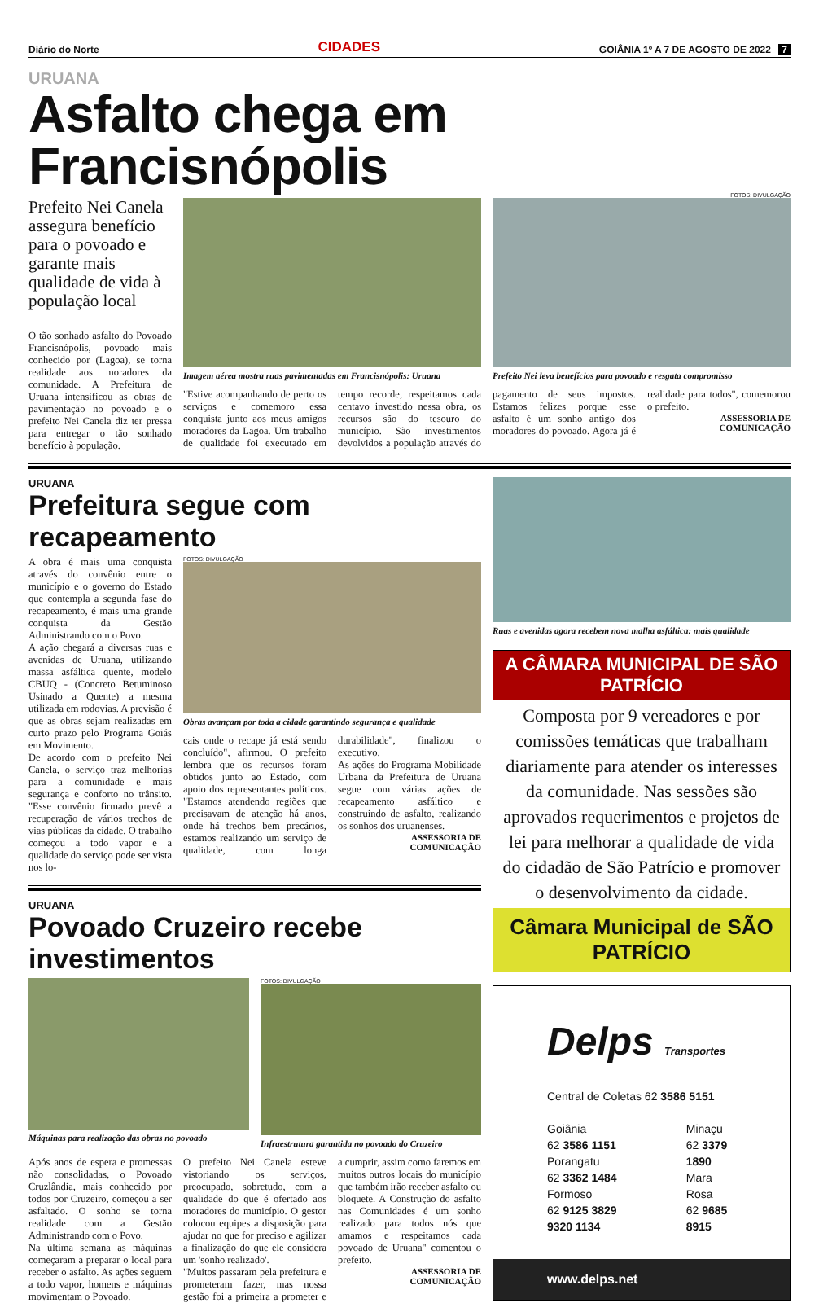Diário do Norte CIDADES GOIÂNIA 1º A 7 DE AGOSTO DE 2022 7
URUANA
Asfalto chega em Francisnópolis
FOTOS: DIVULGAÇÃO
Prefeito Nei Canela assegura benefício para o povoado e garante mais qualidade de vida à população local
O tão sonhado asfalto do Povoado Francisnópolis, povoado mais conhecido por (Lagoa), se torna realidade aos moradores da comunidade. A Prefeitura de Uruana intensificou as obras de pavimentação no povoado e o prefeito Nei Canela diz ter pressa para entregar o tão sonhado benefício à população.
Imagem aérea mostra ruas pavimentadas em Francisnópolis: Uruana
Prefeito Nei leva benefícios para povoado e resgata compromisso
"Estive acompanhando de perto os serviços e comemoro essa conquista junto aos meus amigos moradores da Lagoa. Um trabalho de qualidade foi executado em tempo recorde, respeitamos cada centavo investido nessa obra, os recursos são do tesouro do município. São investimentos devolvidos a população através do pagamento de seus impostos. Estamos felizes porque esse asfalto é um sonho antigo dos moradores do povoado. Agora já é realidade para todos", comemorou o prefeito.
ASSESSORIA DE COMUNICAÇÃO
URUANA
Prefeitura segue com recapeamento
A obra é mais uma conquista através do convênio entre o município e o governo do Estado que contempla a segunda fase do recapeamento, é mais uma grande conquista da Gestão Administrando com o Povo.
A ação chegará a diversas ruas e avenidas de Uruana, utilizando massa asfáltica quente, modelo CBUQ - (Concreto Betuminoso Usinado a Quente) a mesma utilizada em rodovias. A previsão é que as obras sejam realizadas em curto prazo pelo Programa Goiás em Movimento.
De acordo com o prefeito Nei Canela, o serviço traz melhorias para a comunidade e mais segurança e conforto no trânsito. "Esse convênio firmado prevê a recuperação de vários trechos de vias públicas da cidade. O trabalho começou a todo vapor e a qualidade do serviço pode ser vista nos lo-
FOTOS: DIVULGAÇÃO
Obras avançam por toda a cidade garantindo segurança e qualidade
cais onde o recape já está sendo concluído", afirmou. O prefeito lembra que os recursos foram obtidos junto ao Estado, com apoio dos representantes políticos. "Estamos atendendo regiões que precisavam de atenção há anos, onde há trechos bem precários, estamos realizando um serviço de qualidade, com longa durabilidade", finalizou o executivo.
As ações do Programa Mobilidade Urbana da Prefeitura de Uruana segue com várias ações de recapeamento asfáltico e construindo de asfalto, realizando os sonhos dos uruanenses.
ASSESSORIA DE COMUNICAÇÃO
URUANA
Povoado Cruzeiro recebe investimentos
Máquinas para realização das obras no povoado
FOTOS: DIVULGAÇÃO
Infraestrutura garantida no povoado do Cruzeiro
Após anos de espera e promessas não consolidadas, o Povoado Cruzlândia, mais conhecido por todos por Cruzeiro, começou a ser asfaltado. O sonho se torna realidade com a Gestão Administrando com o Povo.
Na última semana as máquinas começaram a preparar o local para receber o asfalto. As ações seguem a todo vapor, homens e máquinas movimentam o Povoado.
O prefeito Nei Canela esteve vistoriando os serviços, preocupado, sobretudo, com a qualidade do que é ofertado aos moradores do município. O gestor colocou equipes a disposição para ajudar no que for preciso e agilizar a finalização do que ele considera um 'sonho realizado'.
"Muitos passaram pela prefeitura e prometeram fazer, mas nossa gestão foi a primeira a prometer e a cumprir, assim como faremos em muitos outros locais do município que também irão receber asfalto ou bloquete. A Construção do asfalto nas Comunidades é um sonho realizado para todos nós que amamos e respeitamos cada povoado de Uruana" comentou o prefeito.
ASSESSORIA DE COMUNICAÇÃO
Ruas e avenidas agora recebem nova malha asfáltica: mais qualidade
A CÂMARA MUNICIPAL DE SÃO PATRÍCIO
Composta por 9 vereadores e por comissões temáticas que trabalham diariamente para atender os interesses da comunidade. Nas sessões são aprovados requerimentos e projetos de lei para melhorar a qualidade de vida do cidadão de São Patrício e promover o desenvolvimento da cidade.
Câmara Municipal de SÃO PATRÍCIO
Delps Transportes
Central de Coletas 62 3586 5151
Goiânia
62 3586 1151
Porangatu
62 3362 1484
Formoso
62 9125 3829 9320 1134
Minaçu
62 3379 1890
Mara Rosa
62 9685 8915
www.delps.net